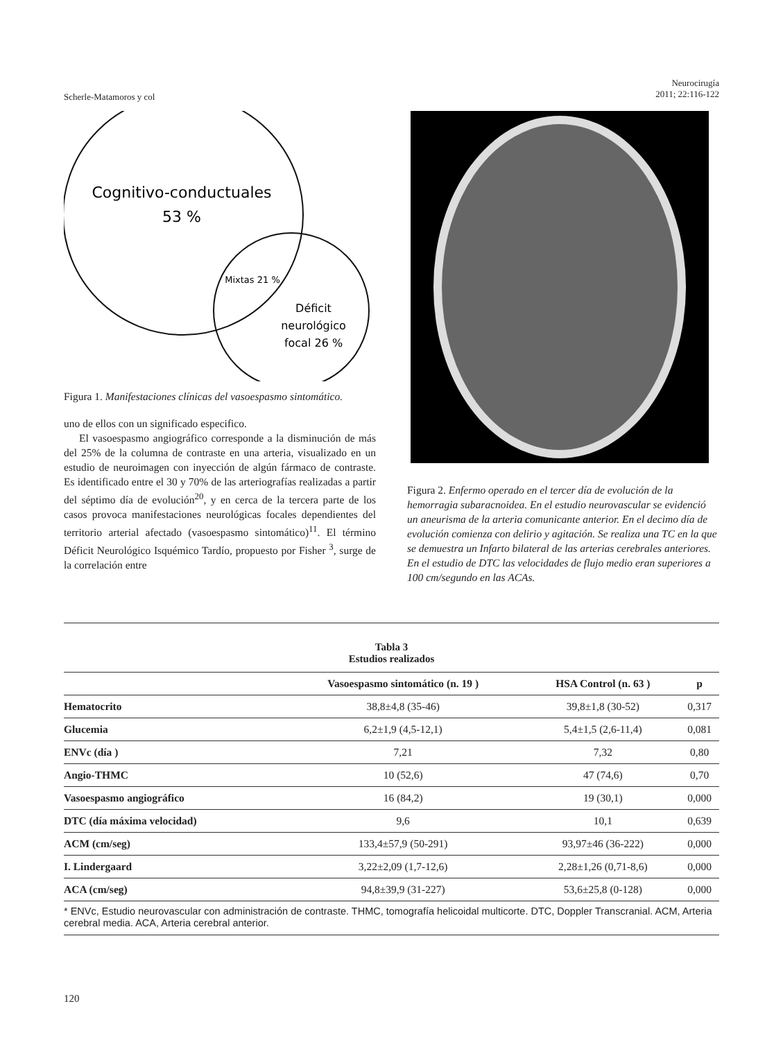Scherle-Matamoros y col
Neurocirugía
2011; 22:116-122
Cognitivo-conductuales
53 %
Mixtas 21 %
Déficit
neurológico
focal 26 %
Figura 1. Manifestaciones clínicas del vasoespasmo sintomático.
uno de ellos con un significado especifico.
El vasoespasmo angiográfico corresponde a la disminución de más del 25% de la columna de contraste en una arteria, visualizado en un estudio de neuroimagen con inyección de algún fármaco de contraste. Es identificado entre el 30 y 70% de las arteriografías realizadas a partir del séptimo día de evolución<sup>20</sup>, y en cerca de la tercera parte de los casos provoca manifestaciones neurológicas focales dependientes del territorio arterial afectado (vasoespasmo sintomático)<sup>11</sup>. El término Déficit Neurológico Isquémico Tardío, propuesto por Fisher <sup>3</sup>, surge de la correlación entre
Figura 2. Enfermo operado en el tercer día de evolución de la hemorragia subaracnoidea. En el estudio neurovascular se evidenció un aneurisma de la arteria comunicante anterior. En el decimo día de evolución comienza con delirio y agitación. Se realiza una TC en la que se demuestra un Infarto bilateral de las arterias cerebrales anteriores. En el estudio de DTC las velocidades de flujo medio eran superiores a 100 cm/segundo en las ACAs.
Tabla 3
Estudios realizados
| | Vasoespasmo sintomático (n. 19 ) | HSA Control (n. 63 ) | p |
| --- | --- | --- | --- |
| Hematocrito | 38,8±4,8 (35-46) | 39,8±1,8 (30-52) | 0,317 |
| Glucemia | 6,2±1,9 (4,5-12,1) | 5,4±1,5 (2,6-11,4) | 0,081 |
| ENVc (día ) | 7,21 | 7,32 | 0,80 |
| Angio-THMC | 10 (52,6) | 47 (74,6) | 0,70 |
| Vasoespasmo angiográfico | 16 (84,2) | 19 (30,1) | 0,000 |
| DTC (día máxima velocidad) | 9,6 | 10,1 | 0,639 |
| ACM (cm/seg) | 133,4±57,9 (50-291) | 93,97±46 (36-222) | 0,000 |
| I. Lindergaard | 3,22±2,09 (1,7-12,6) | 2,28±1,26 (0,71-8,6) | 0,000 |
| ACA (cm/seg) | 94,8±39,9 (31-227) | 53,6±25,8 (0-128) | 0,000 |
* ENVc, Estudio neurovascular con administración de contraste. THMC, tomografía helicoidal multicorte. DTC, Doppler Transcranial. ACM, Arteria cerebral media. ACA, Arteria cerebral anterior.
120